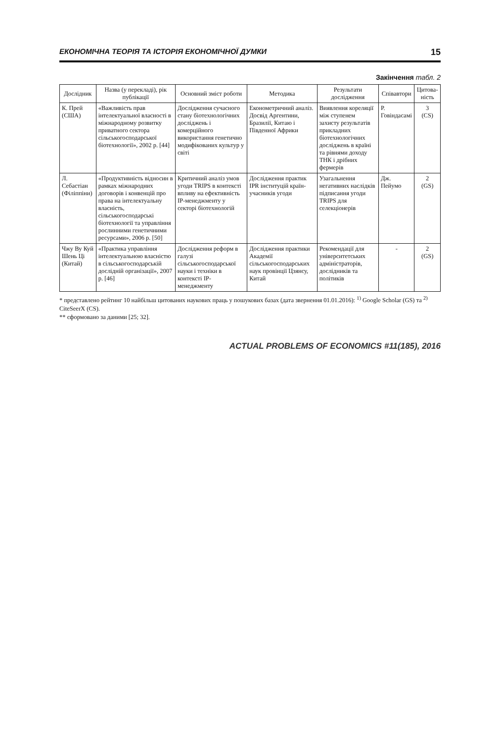ЕКОНОМІЧНА ТЕОРІЯ ТА ІСТОРІЯ ЕКОНОМІЧНОЇ ДУМКИ 15
Закінчення табл. 2
| Дослідник | Назва (у перекладі), рік публікації | Основний зміст роботи | Методика | Результати дослідження | Співавтори | Цитова-ність |
| --- | --- | --- | --- | --- | --- | --- |
| К. Прей (США) | «Важливість прав інтелектуальної власності в міжнародному розвитку приватного сектора сільськогосподарської біотехнології», 2002 р. [44] | Дослідження сучасного стану біотехнологічних досліджень і комерційного використання генетично модифікованих культур у світі | Економетричний аналіз. Досвід Аргентини, Бразилії, Китаю і Південної Африки | Виявлення кореляції між ступенем захисту результатів прикладних біотехнологічних досліджень в країні та рівнями доходу ТНК і дрібних фермерів | Р. Говіндасамі | 3 (CS) |
| Л. Себастіан (Філіппіни) | «Продуктивність відносин в рамках міжнародних договорів і конвенцій про права на інтелектуальну власність, сільськогосподарські біотехнології та управління рослинними генетичними ресурсами», 2006 р. [50] | Критичний аналіз умов угоди TRIPS в контексті впливу на ефективність IP-менеджменту у секторі біотехнологій | Дослідження практик IPR інституцій країн-учасників угоди | Узагальнення негативних наслідків підписання угоди TRIPS для селекціонерів | Дж. Пейумо | 2 (GS) |
| Чжу Ву Куй Шень Ці (Китай) | «Практика управління інтелектуальною власністю в сільськогосподарській дослідній організації», 2007 р. [46] | Дослідження реформ в галузі сільськогосподарської науки і техніки в контексті IP-менеджменту | Дослідження практики Академії сільськогосподарських наук провінції Цзянсу, Китай | Рекомендації для університетських адміністраторів, дослідників та політиків | - | 2 (GS) |
* представлено рейтинг 10 найбільш цитованих наукових праць у пошукових базах (дата звернення 01.01.2016): <sup>1)</sup> Google Scholar (GS) та <sup>2)</sup> CiteSeerX (CS).
** сформовано за даними [25; 32].
ACTUAL PROBLEMS OF ECONOMICS #11(185), 2016